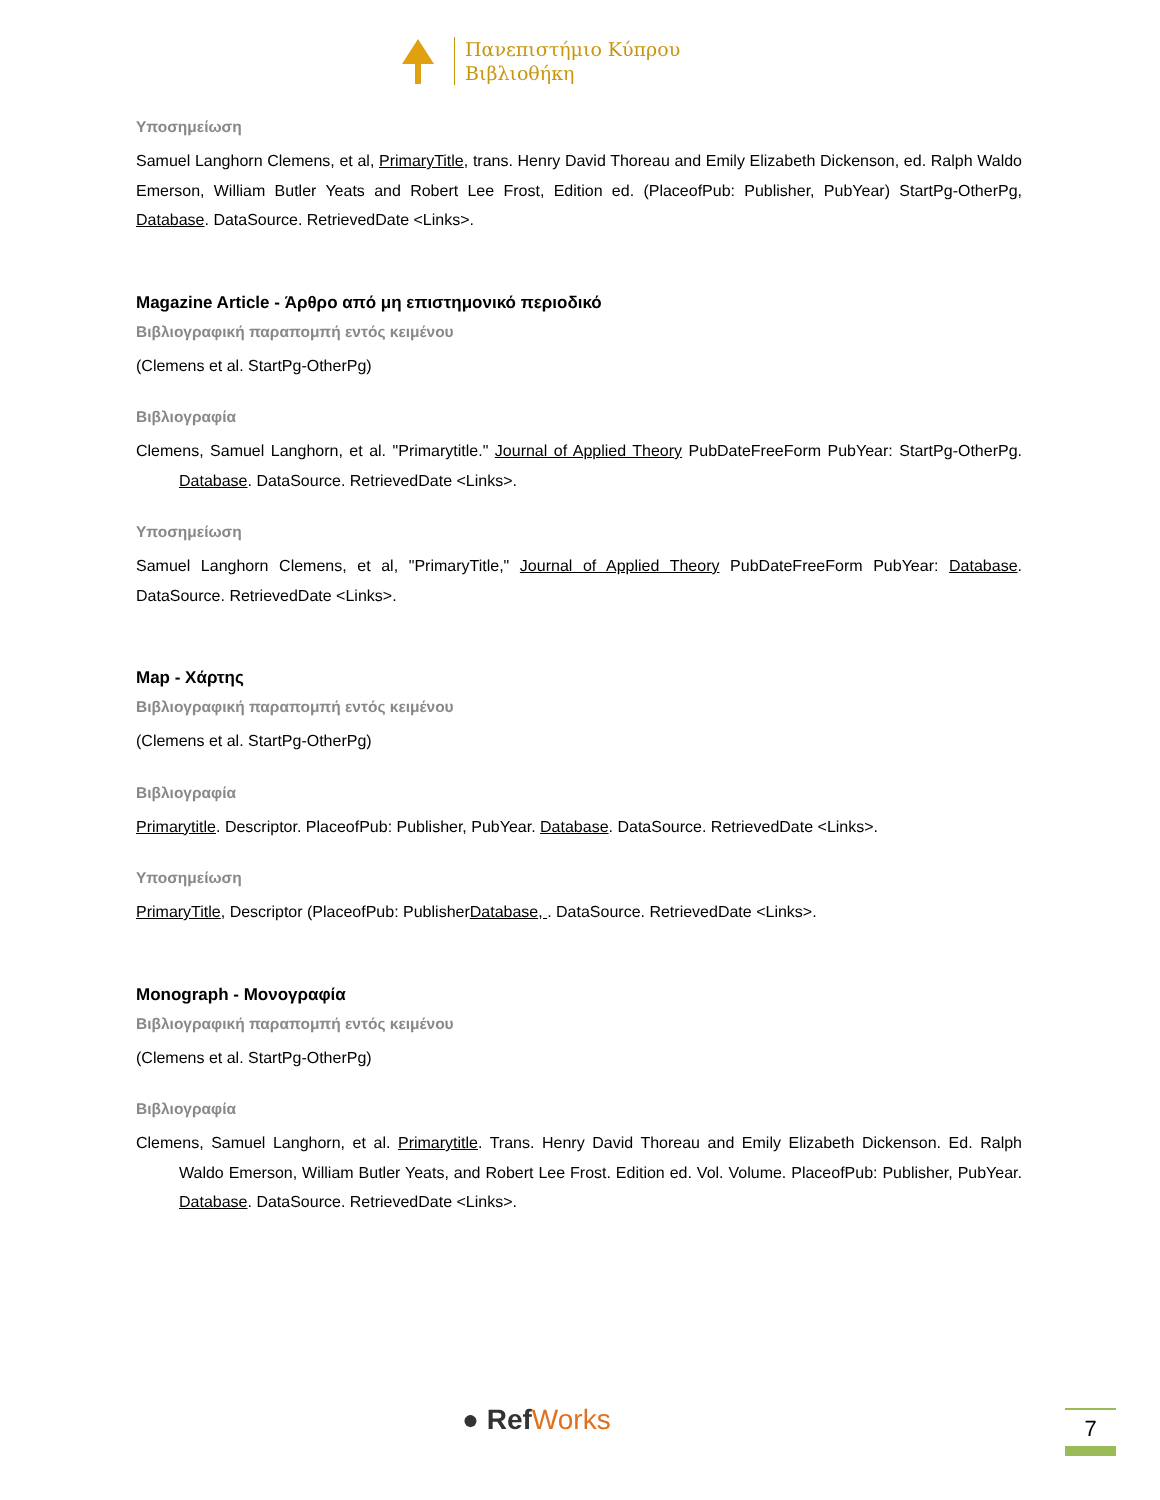Πανεπιστήμιο Κύπρου
Βιβλιοθήκη
Υποσημείωση
Samuel Langhorn Clemens, et al, PrimaryTitle, trans. Henry David Thoreau and Emily Elizabeth Dickenson, ed. Ralph Waldo Emerson, William Butler Yeats and Robert Lee Frost, Edition ed. (PlaceofPub: Publisher, PubYear) StartPg-OtherPg, Database. DataSource. RetrievedDate <Links>.
Magazine Article - Άρθρο από μη επιστημονικό περιοδικό
Βιβλιογραφική παραπομπή εντός κειμένου
(Clemens et al. StartPg-OtherPg)
Βιβλιογραφία
Clemens, Samuel Langhorn, et al. "Primarytitle." Journal of Applied Theory PubDateFreeForm PubYear: StartPg-OtherPg. Database. DataSource. RetrievedDate <Links>.
Υποσημείωση
Samuel Langhorn Clemens, et al, "PrimaryTitle," Journal of Applied Theory PubDateFreeForm PubYear: Database. DataSource. RetrievedDate <Links>.
Map - Χάρτης
Βιβλιογραφική παραπομπή εντός κειμένου
(Clemens et al. StartPg-OtherPg)
Βιβλιογραφία
Primarytitle. Descriptor. PlaceofPub: Publisher, PubYear. Database. DataSource. RetrievedDate <Links>.
Υποσημείωση
PrimaryTitle, Descriptor (PlaceofPub: PublisherDatabase, . DataSource. RetrievedDate <Links>.
Monograph - Μονογραφία
Βιβλιογραφική παραπομπή εντός κειμένου
(Clemens et al. StartPg-OtherPg)
Βιβλιογραφία
Clemens, Samuel Langhorn, et al. Primarytitle. Trans. Henry David Thoreau and Emily Elizabeth Dickenson. Ed. Ralph Waldo Emerson, William Butler Yeats, and Robert Lee Frost. Edition ed. Vol. Volume. PlaceofPub: Publisher, PubYear. Database. DataSource. RetrievedDate <Links>.
● RefWorks 7